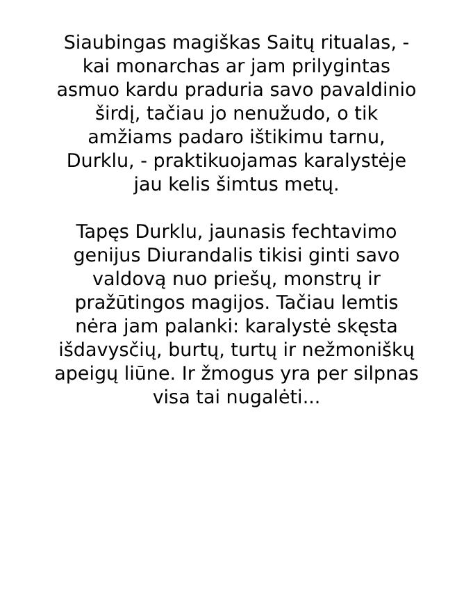Siaubingas magiškas Saitų ritualas, -
kai monarchas ar jam prilygintas
asmuo kardu praduria savo pavaldinio
širdį, tačiau jo nenužudo, o tik
amžiams padaro ištikimu tarnu,
Durklu, - praktikuojamas karalystėje
jau kelis šimtus metų.
Tapęs Durklu, jaunasis fechtavimo
genijus Diurandalis tikisi ginti savo
valdovą nuo priešų, monstrų ir
pražūtingos magijos. Tačiau lemtis
nėra jam palanki: karalystė skęsta
išdavysčių, burtų, turtų ir nežmoniškų
apeigų liūne. Ir žmogus yra per silpnas
visa tai nugalėti...